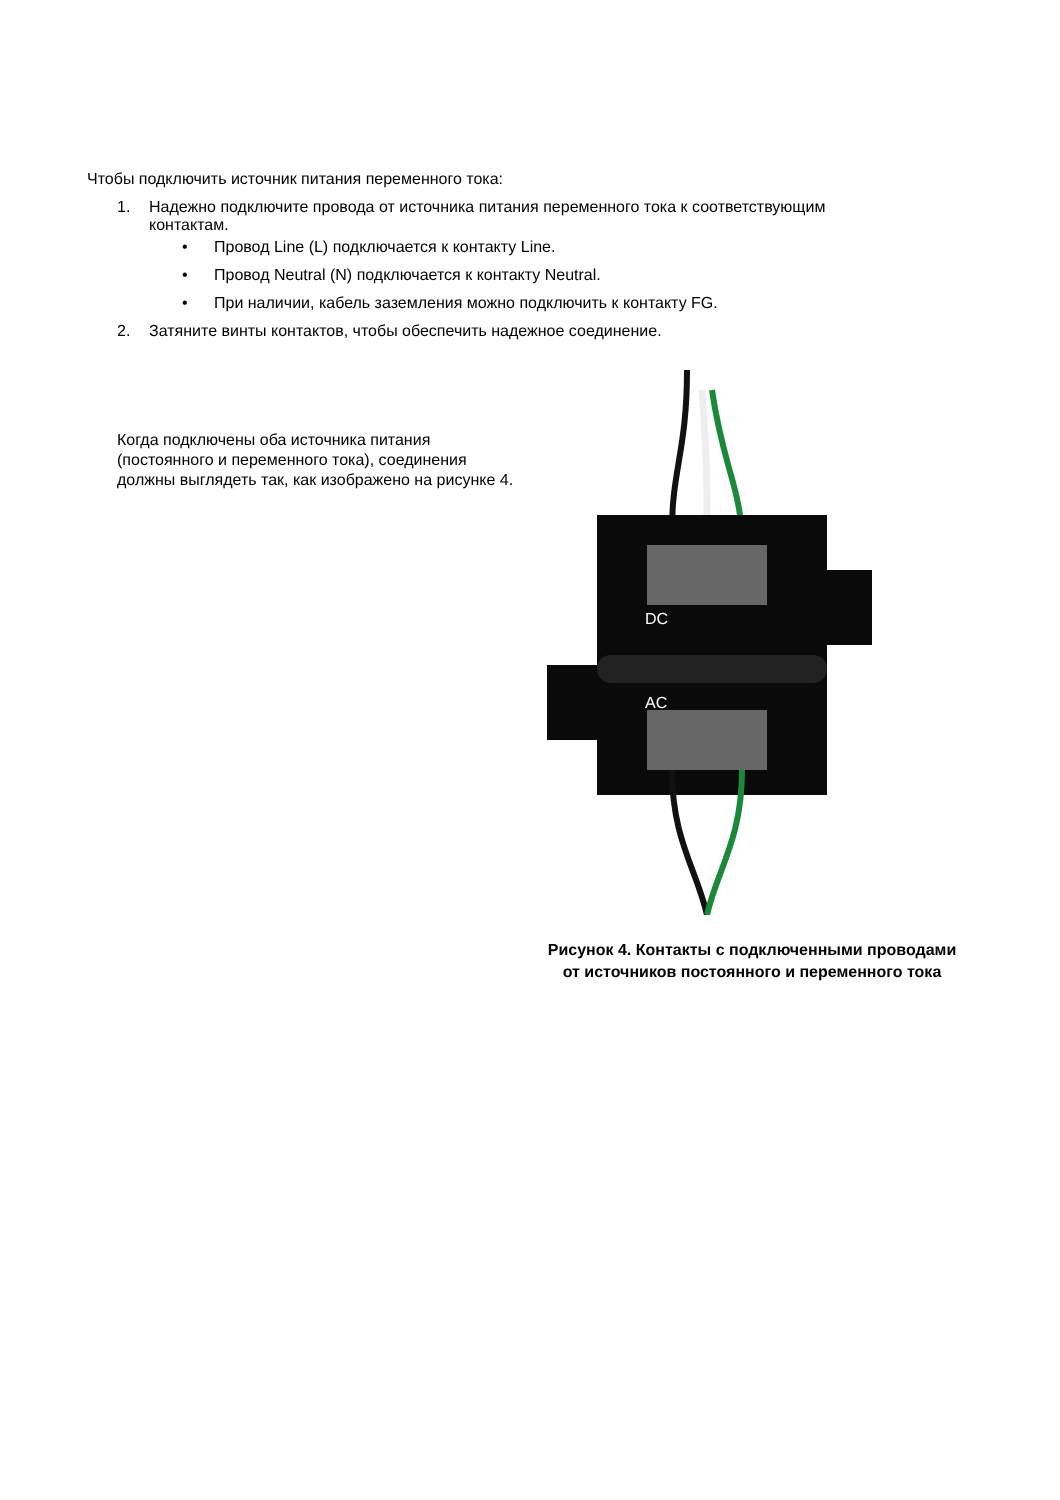Чтобы подключить источник питания переменного тока:
1. Надежно подключите провода от источника питания переменного тока к соответствующим
контактам.
• Провод Line (L) подключается к контакту Line.
• Провод Neutral (N) подключается к контакту Neutral.
• При наличии, кабель заземления можно подключить к контакту FG.
2. Затяните винты контактов, чтобы обеспечить надежное соединение.
Когда подключены оба источника питания (постоянного и переменного тока), соединения должны выглядеть так, как изображено на рисунке 4.
DC
AC
Рисунок 4. Контакты с подключенными проводами
от источников постоянного и переменного тока